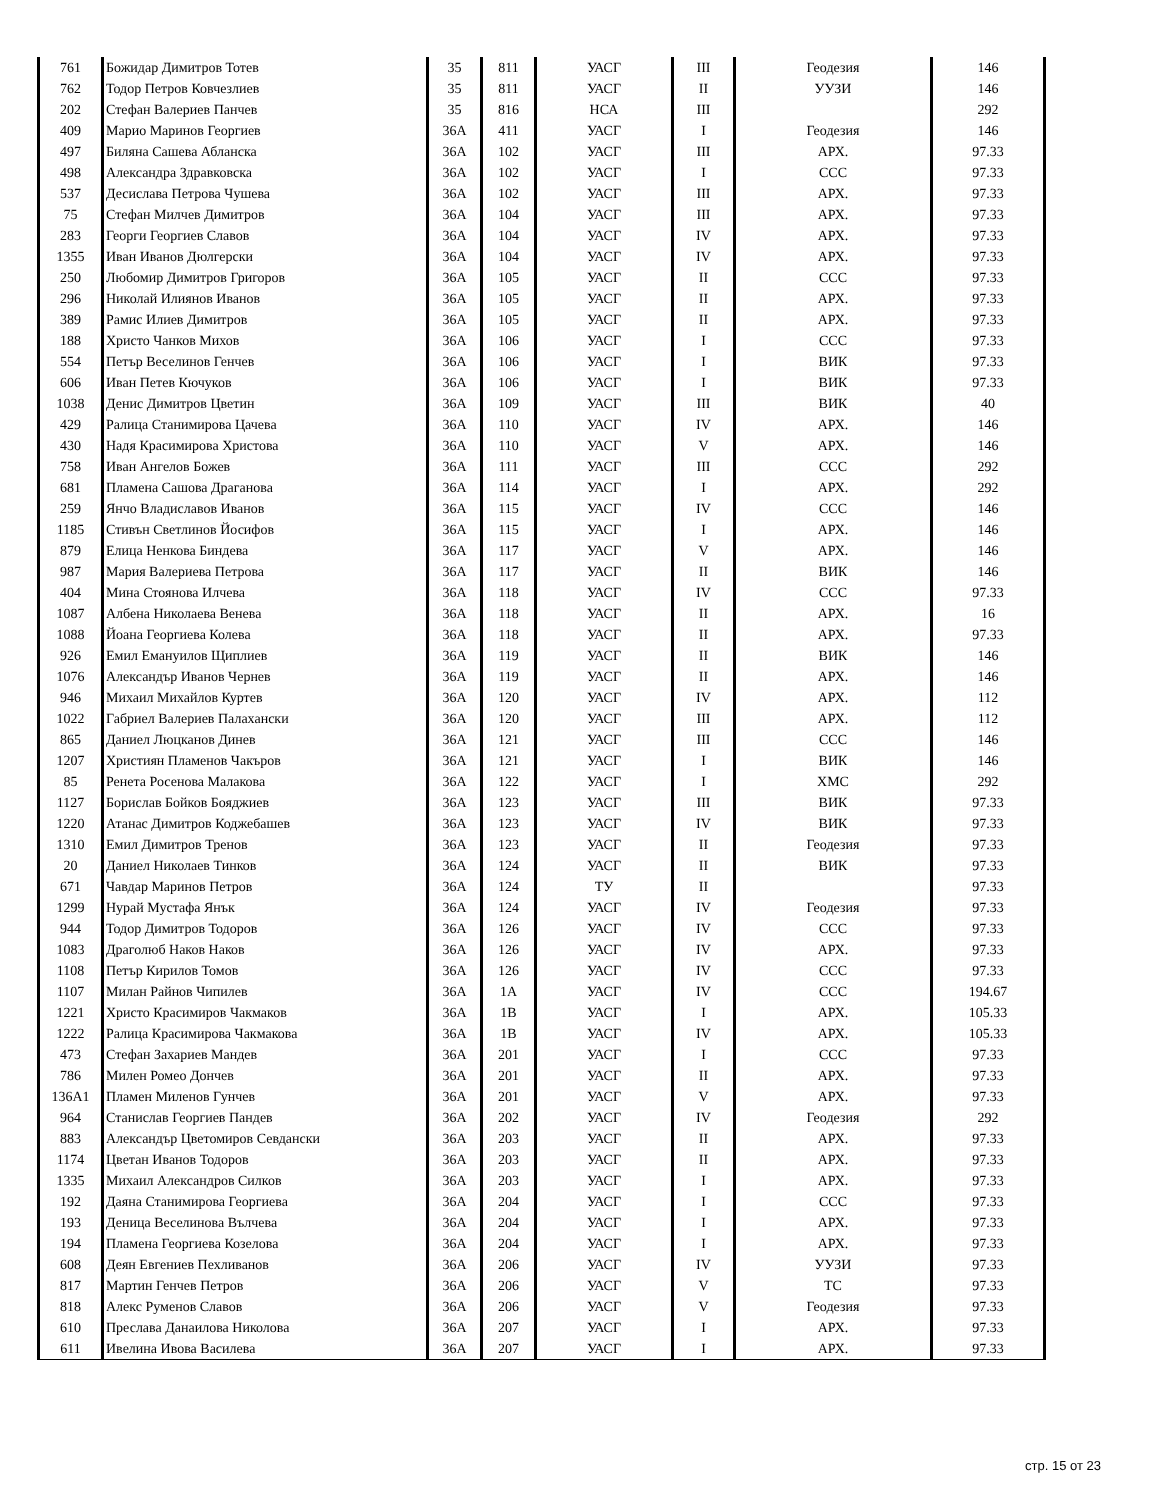| 761 | Божидар Димитров Тотев | 35 | 811 | УАСГ | III | Геодезия | 146 |
| 762 | Тодор Петров Ковчезлиев | 35 | 811 | УАСГ | II | УУЗИ | 146 |
| 202 | Стефан Валериев Панчев | 35 | 816 | НСА | III | | 292 |
| 409 | Марио Маринов Георгиев | 36А | 411 | УАСГ | I | Геодезия | 146 |
| 497 | Биляна Сашева Абланска | 36А | 102 | УАСГ | III | АРХ. | 97.33 |
| 498 | Александра Здравковска | 36А | 102 | УАСГ | I | ССС | 97.33 |
| 537 | Десислава Петрова Чушева | 36А | 102 | УАСГ | III | АРХ. | 97.33 |
| 75 | Стефан Милчев Димитров | 36А | 104 | УАСГ | III | АРХ. | 97.33 |
| 283 | Георги Георгиев Славов | 36А | 104 | УАСГ | IV | АРХ. | 97.33 |
| 1355 | Иван Иванов Дюлгерски | 36А | 104 | УАСГ | IV | АРХ. | 97.33 |
| 250 | Любомир Димитров Григоров | 36А | 105 | УАСГ | II | ССС | 97.33 |
| 296 | Николай Илиянов Иванов | 36А | 105 | УАСГ | II | АРХ. | 97.33 |
| 389 | Рамис Илиев Димитров | 36А | 105 | УАСГ | II | АРХ. | 97.33 |
| 188 | Христо Чанков Михов | 36А | 106 | УАСГ | I | ССС | 97.33 |
| 554 | Петър Веселинов Генчев | 36А | 106 | УАСГ | I | ВИК | 97.33 |
| 606 | Иван Петев Кючуков | 36А | 106 | УАСГ | I | ВИК | 97.33 |
| 1038 | Денис Димитров Цветин | 36А | 109 | УАСГ | III | ВИК | 40 |
| 429 | Ралица Станимирова Цачева | 36А | 110 | УАСГ | IV | АРХ. | 146 |
| 430 | Надя Красимирова Христова | 36А | 110 | УАСГ | V | АРХ. | 146 |
| 758 | Иван Ангелов Божев | 36А | 111 | УАСГ | III | ССС | 292 |
| 681 | Пламена Сашова Драганова | 36А | 114 | УАСГ | I | АРХ. | 292 |
| 259 | Янчо Владиславов Иванов | 36А | 115 | УАСГ | IV | ССС | 146 |
| 1185 | Стивън Светлинов Йосифов | 36А | 115 | УАСГ | I | АРХ. | 146 |
| 879 | Елица Ненкова Биндева | 36А | 117 | УАСГ | V | АРХ. | 146 |
| 987 | Мария Валериева Петрова | 36А | 117 | УАСГ | II | ВИК | 146 |
| 404 | Мина Стоянова Илчева | 36А | 118 | УАСГ | IV | ССС | 97.33 |
| 1087 | Албена Николаева Венева | 36А | 118 | УАСГ | II | АРХ. | 16 |
| 1088 | Йоана Георгиева Колева | 36А | 118 | УАСГ | II | АРХ. | 97.33 |
| 926 | Емил Емануилов Щиплиев | 36А | 119 | УАСГ | II | ВИК | 146 |
| 1076 | Александър Иванов Чернев | 36А | 119 | УАСГ | II | АРХ. | 146 |
| 946 | Михаил Михайлов Куртев | 36А | 120 | УАСГ | IV | АРХ. | 112 |
| 1022 | Габриел Валериев Палахански | 36А | 120 | УАСГ | III | АРХ. | 112 |
| 865 | Даниел Люцканов Динев | 36А | 121 | УАСГ | III | ССС | 146 |
| 1207 | Християн Пламенов Чакъров | 36А | 121 | УАСГ | I | ВИК | 146 |
| 85 | Ренета Росенова Малакова | 36А | 122 | УАСГ | I | ХМС | 292 |
| 1127 | Борислав Бойков Бояджиев | 36А | 123 | УАСГ | III | ВИК | 97.33 |
| 1220 | Атанас Димитров Коджебашев | 36А | 123 | УАСГ | IV | ВИК | 97.33 |
| 1310 | Емил Димитров Тренов | 36А | 123 | УАСГ | II | Геодезия | 97.33 |
| 20 | Даниел Николаев Тинков | 36А | 124 | УАСГ | II | ВИК | 97.33 |
| 671 | Чавдар Маринов Петров | 36А | 124 | ТУ | II | | 97.33 |
| 1299 | Нурай Мустафа Янък | 36А | 124 | УАСГ | IV | Геодезия | 97.33 |
| 944 | Тодор Димитров Тодоров | 36А | 126 | УАСГ | IV | ССС | 97.33 |
| 1083 | Драголюб Наков Наков | 36А | 126 | УАСГ | IV | АРХ. | 97.33 |
| 1108 | Петър Кирилов Томов | 36А | 126 | УАСГ | IV | ССС | 97.33 |
| 1107 | Милан Райнов Чипилев | 36А | 1А | УАСГ | IV | ССС | 194.67 |
| 1221 | Христо Красимиров Чакмаков | 36А | 1В | УАСГ | I | АРХ. | 105.33 |
| 1222 | Ралица Красимирова Чакмакова | 36А | 1В | УАСГ | IV | АРХ. | 105.33 |
| 473 | Стефан Захариев Мандев | 36А | 201 | УАСГ | I | ССС | 97.33 |
| 786 | Милен Ромео Дончев | 36А | 201 | УАСГ | II | АРХ. | 97.33 |
| 136А1 | Пламен Миленов Гунчев | 36А | 201 | УАСГ | V | АРХ. | 97.33 |
| 964 | Станислав Георгиев Пандев | 36А | 202 | УАСГ | IV | Геодезия | 292 |
| 883 | Александър Цветомиров Севдански | 36А | 203 | УАСГ | II | АРХ. | 97.33 |
| 1174 | Цветан Иванов Тодоров | 36А | 203 | УАСГ | II | АРХ. | 97.33 |
| 1335 | Михаил Александров Силков | 36А | 203 | УАСГ | I | АРХ. | 97.33 |
| 192 | Даяна Станимирова Георгиева | 36А | 204 | УАСГ | I | ССС | 97.33 |
| 193 | Деница Веселинова Вълчева | 36А | 204 | УАСГ | I | АРХ. | 97.33 |
| 194 | Пламена Георгиева Козелова | 36А | 204 | УАСГ | I | АРХ. | 97.33 |
| 608 | Деян Евгениев Пехливанов | 36А | 206 | УАСГ | IV | УУЗИ | 97.33 |
| 817 | Мартин Генчев Петров | 36А | 206 | УАСГ | V | ТС | 97.33 |
| 818 | Алекс Руменов Славов | 36А | 206 | УАСГ | V | Геодезия | 97.33 |
| 610 | Преслава Данаилова Николова | 36А | 207 | УАСГ | I | АРХ. | 97.33 |
| 611 | Ивелина Ивова Василева | 36А | 207 | УАСГ | I | АРХ. | 97.33 |
стр. 15 от 23